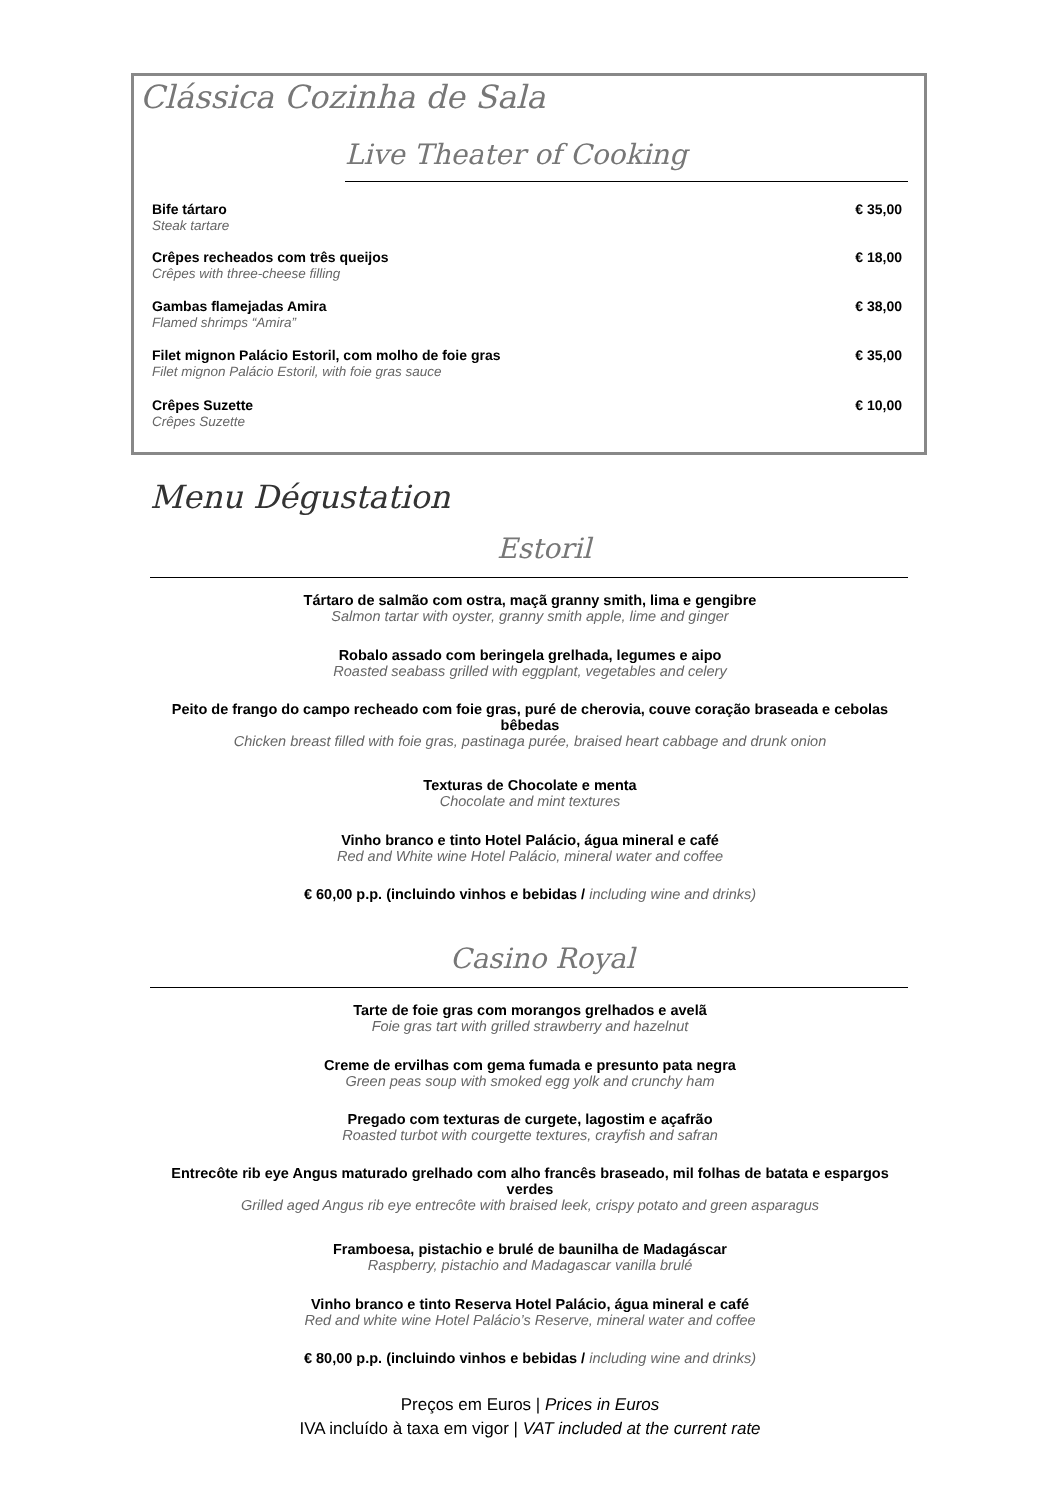Clássica Cozinha de Sala
Live Theater of Cooking
Bife tártaro
Steak tartare
€ 35,00
Crêpes recheados com três queijos
Crêpes with three-cheese filling
€ 18,00
Gambas flamejadas Amira
Flamed shrimps “Amira”
€ 38,00
Filet mignon Palácio Estoril, com molho de foie gras
Filet mignon Palácio Estoril, with foie gras sauce
€ 35,00
Crêpes Suzette
Crêpes Suzette
€ 10,00
Menu Dégustation
Estoril
Tártaro de salmão com ostra, maçã granny smith, lima e gengibre
Salmon tartar with oyster, granny smith apple, lime and ginger
Robalo assado com beringela grelhada, legumes e aipo
Roasted seabass grilled with eggplant, vegetables and celery
Peito de frango do campo recheado com foie gras, puré de cherovia, couve coração braseada e cebolas bêbedas
Chicken breast filled with foie gras, pastinaga purée, braised heart cabbage and drunk onion
Texturas de Chocolate e menta
Chocolate and mint textures
Vinho branco e tinto Hotel Palácio, água mineral e café
Red and White wine Hotel Palácio, mineral water and coffee
€ 60,00 p.p. (incluindo vinhos e bebidas / including wine and drinks)
Casino Royal
Tarte de foie gras com morangos grelhados e avelã
Foie gras tart with grilled strawberry and hazelnut
Creme de ervilhas com gema fumada e presunto pata negra
Green peas soup with smoked egg yolk and crunchy ham
Pregado com texturas de curgete, lagostim e açafrão
Roasted turbot with courgette textures, crayfish and safran
Entrecôte rib eye Angus maturado grelhado com alho francês braseado, mil folhas de batata e espargos verdes
Grilled aged Angus rib eye entrecôte with braised leek, crispy potato and green asparagus
Framboesa, pistachio e brulé de baunilha de Madagáscar
Raspberry, pistachio and Madagascar vanilla brulé
Vinho branco e tinto Reserva Hotel Palácio, água mineral e café
Red and white wine Hotel Palácio’s Reserve, mineral water and coffee
€ 80,00 p.p. (incluindo vinhos e bebidas / including wine and drinks)
Preços em Euros | Prices in Euros
IVA incluído à taxa em vigor | VAT included at the current rate